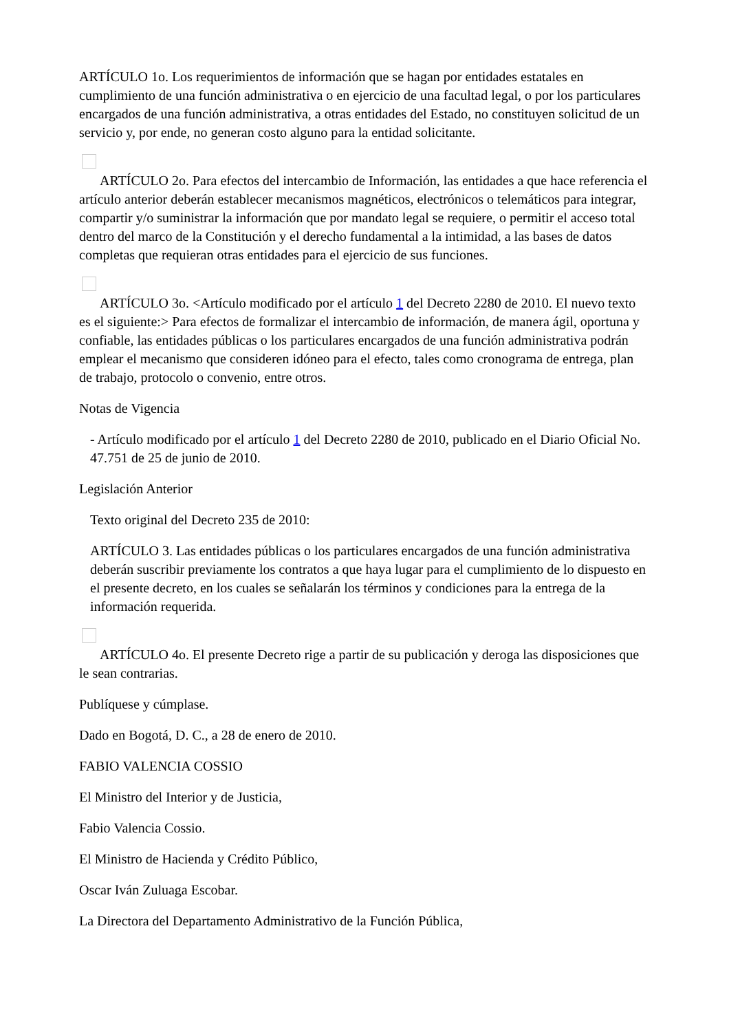ARTÍCULO 1o. Los requerimientos de información que se hagan por entidades estatales en cumplimiento de una función administrativa o en ejercicio de una facultad legal, o por los particulares encargados de una función administrativa, a otras entidades del Estado, no constituyen solicitud de un servicio y, por ende, no generan costo alguno para la entidad solicitante.
ARTÍCULO 2o. Para efectos del intercambio de Información, las entidades a que hace referencia el artículo anterior deberán establecer mecanismos magnéticos, electrónicos o telemáticos para integrar, compartir y/o suministrar la información que por mandato legal se requiere, o permitir el acceso total dentro del marco de la Constitución y el derecho fundamental a la intimidad, a las bases de datos completas que requieran otras entidades para el ejercicio de sus funciones.
ARTÍCULO 3o. <Artículo modificado por el artículo 1 del Decreto 2280 de 2010. El nuevo texto es el siguiente:> Para efectos de formalizar el intercambio de información, de manera ágil, oportuna y confiable, las entidades públicas o los particulares encargados de una función administrativa podrán emplear el mecanismo que consideren idóneo para el efecto, tales como cronograma de entrega, plan de trabajo, protocolo o convenio, entre otros.
Notas de Vigencia
- Artículo modificado por el artículo 1 del Decreto 2280 de 2010, publicado en el Diario Oficial No. 47.751 de 25 de junio de 2010.
Legislación Anterior
Texto original del Decreto 235 de 2010:
ARTÍCULO 3. Las entidades públicas o los particulares encargados de una función administrativa deberán suscribir previamente los contratos a que haya lugar para el cumplimiento de lo dispuesto en el presente decreto, en los cuales se señalarán los términos y condiciones para la entrega de la información requerida.
ARTÍCULO 4o. El presente Decreto rige a partir de su publicación y deroga las disposiciones que le sean contrarias.
Publíquese y cúmplase.
Dado en Bogotá, D. C., a 28 de enero de 2010.
FABIO VALENCIA COSSIO
El Ministro del Interior y de Justicia,
Fabio Valencia Cossio.
El Ministro de Hacienda y Crédito Público,
Oscar Iván Zuluaga Escobar.
La Directora del Departamento Administrativo de la Función Pública,